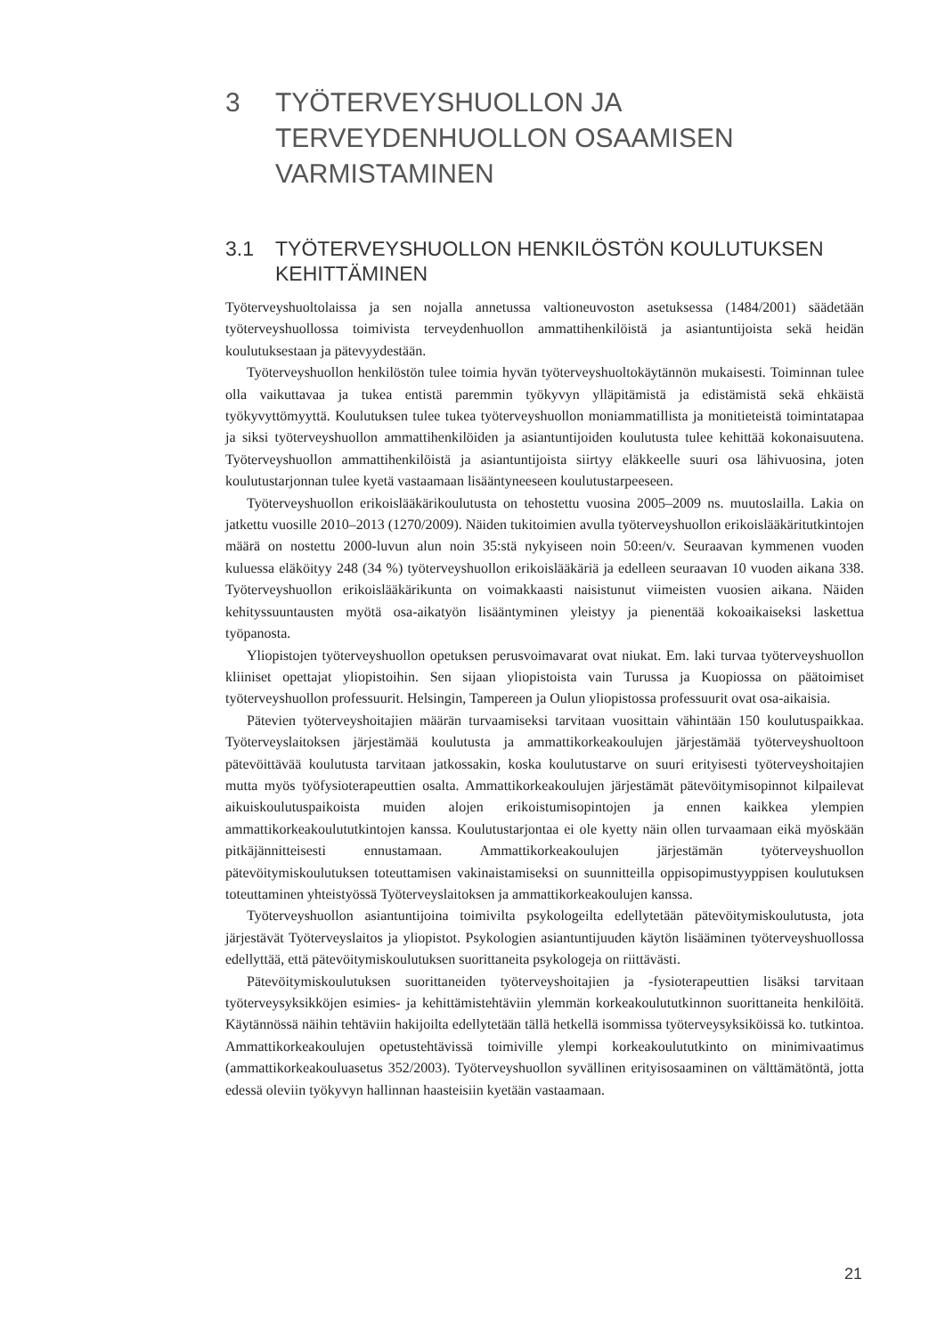3 TYÖTERVEYSHUOLLON JA TERVEYDENHUOLLON OSAAMISEN VARMISTAMINEN
3.1 TYÖTERVEYSHUOLLON HENKILÖSTÖN KOULUTUKSEN KEHITTÄMINEN
Työterveyshuoltolaissa ja sen nojalla annetussa valtioneuvoston asetuksessa (1484/2001) säädetään työterveyshuollossa toimivista terveydenhuollon ammattihenkilöistä ja asiantuntijoista sekä heidän koulutuksestaan ja pätevyydestään.
Työterveyshuollon henkilöstön tulee toimia hyvän työterveyshuoltokäytännön mukaisesti. Toiminnan tulee olla vaikuttavaa ja tukea entistä paremmin työkyvyn ylläpitämistä ja edistämistä sekä ehkäistä työkyvyttömyyttä. Koulutuksen tulee tukea työterveyshuollon moniammatillista ja monitieteistä toimintatapaa ja siksi työterveyshuollon ammattihenkilöiden ja asiantuntijoiden koulutusta tulee kehittää kokonaisuutena. Työterveyshuollon ammattihenkilöistä ja asiantuntijoista siirtyy eläkkeelle suuri osa lähivuosina, joten koulutustarjonnan tulee kyetä vastaamaan lisääntyneeseen koulutustarpeeseen.
Työterveyshuollon erikoislääkärikoulutusta on tehostettu vuosina 2005–2009 ns. muutoslailla. Lakia on jatkettu vuosille 2010–2013 (1270/2009). Näiden tukitoimien avulla työterveyshuollon erikoislääkäritutkintojen määrä on nostettu 2000-luvun alun noin 35:stä nykyiseen noin 50:een/v. Seuraavan kymmenen vuoden kuluessa eläköityy 248 (34 %) työterveyshuollon erikoislääkäriä ja edelleen seuraavan 10 vuoden aikana 338. Työterveyshuollon erikoislääkärikunta on voimakkaasti naisistunut viimeisten vuosien aikana. Näiden kehityssuuntausten myötä osa-aikatyön lisääntyminen yleistyy ja pienentää kokoaikaiseksi laskettua työpanosta.
Yliopistojen työterveyshuollon opetuksen perusvoimavarat ovat niukat. Em. laki turvaa työterveyshuollon kliiniset opettajat yliopistoihin. Sen sijaan yliopistoista vain Turussa ja Kuopiossa on päätoimiset työterveyshuollon professuurit. Helsingin, Tampereen ja Oulun yliopistossa professuurit ovat osa-aikaisia.
Pätevien työterveyshoitajien määrän turvaamiseksi tarvitaan vuosittain vähintään 150 koulutuspaikkaa. Työterveyslaitoksen järjestämää koulutusta ja ammattikorkeakoulujen järjestämää työterveyshuoltoon pätevöittävää koulutusta tarvitaan jatkossakin, koska koulutustarve on suuri erityisesti työterveyshoitajien mutta myös työfysioterapeuttien osalta. Ammattikorkeakoulujen järjestämät pätevöitymisopinnot kilpailevat aikuiskoulutuspaikoista muiden alojen erikoistumisopintojen ja ennen kaikkea ylempien ammattikorkeakoulututkintojen kanssa. Koulutustarjontaa ei ole kyetty näin ollen turvaamaan eikä myöskään pitkäjännitteisesti ennustamaan. Ammattikorkeakoulujen järjestämän työterveyshuollon pätevöitymiskoulutuksen toteuttamisen vakinaistamiseksi on suunnitteilla oppisopimustyyppisen koulutuksen toteuttaminen yhteistyössä Työterveyslaitoksen ja ammattikorkeakoulujen kanssa.
Työterveyshuollon asiantuntijoina toimivilta psykologeilta edellytetään pätevöitymiskoulutusta, jota järjestävät Työterveyslaitos ja yliopistot. Psykologien asiantuntijuuden käytön lisääminen työterveyshuollossa edellyttää, että pätevöitymiskoulutuksen suorittaneita psykologeja on riittävästi.
Pätevöitymiskoulutuksen suorittaneiden työterveyshoitajien ja -fysioterapeuttien lisäksi tarvitaan työterveysyksikköjen esimies- ja kehittämistehtäviin ylemmän korkeakoulututkinnon suorittaneita henkilöitä. Käytännössä näihin tehtäviin hakijoilta edellytetään tällä hetkellä isommissa työterveysyksiköissä ko. tutkintoa. Ammattikorkeakoulujen opetustehtävissä toimiville ylempi korkeakoulututkinto on minimivaatimus (ammattikorkeakouluasetus 352/2003). Työterveyshuollon syvällinen erityisosaaminen on välttämätöntä, jotta edessä oleviin työkyvyn hallinnan haasteisiin kyetään vastaamaan.
21